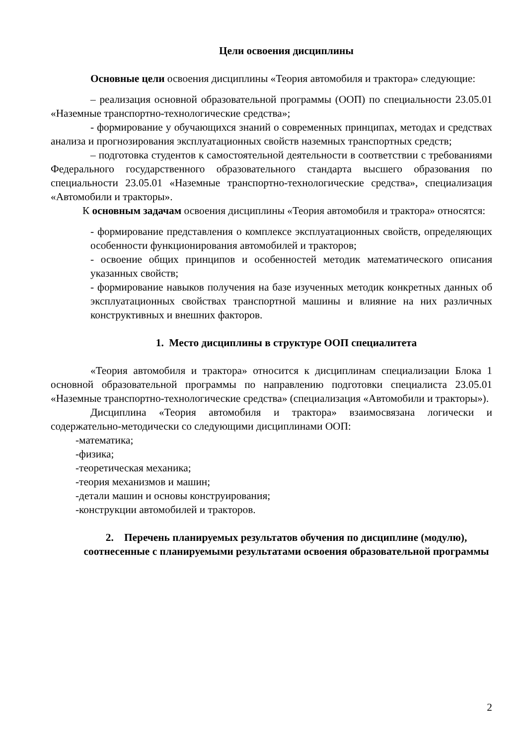Цели освоения дисциплины
Основные цели освоения дисциплины «Теория автомобиля и трактора» следующие:
– реализация основной образовательной программы (ООП) по специальности 23.05.01 «Наземные транспортно-технологические средства»;
- формирование у обучающихся знаний о современных принципах, методах и средствах анализа и прогнозирования эксплуатационных свойств наземных транспортных средств;
– подготовка студентов к самостоятельной деятельности в соответствии с требованиями Федерального государственного образовательного стандарта высшего образования по специальности 23.05.01 «Наземные транспортно-технологические средства», специализация «Автомобили и тракторы».
К основным задачам освоения дисциплины «Теория автомобиля и трактора» относятся:
- формирование представления о комплексе эксплуатационных свойств, определяющих особенности функционирования автомобилей и тракторов;
- освоение общих принципов и особенностей методик математического описания указанных свойств;
- формирование навыков получения на базе изученных методик конкретных данных об эксплуатационных свойствах транспортной машины и влияние на них различных конструктивных и внешних факторов.
1. Место дисциплины в структуре ООП специалитета
«Теория автомобиля и трактора» относится к дисциплинам специализации Блока 1 основной образовательной программы по направлению подготовки специалиста 23.05.01 «Наземные транспортно-технологические средства» (специализация «Автомобили и тракторы»).
Дисциплина «Теория автомобиля и трактора» взаимосвязана логически и содержательно-методически со следующими дисциплинами ООП:
-математика;
-физика;
-теоретическая механика;
-теория механизмов и машин;
-детали машин и основы конструирования;
-конструкции автомобилей и тракторов.
2. Перечень планируемых результатов обучения по дисциплине (модулю), соотнесенные с планируемыми результатами освоения образовательной программы
2